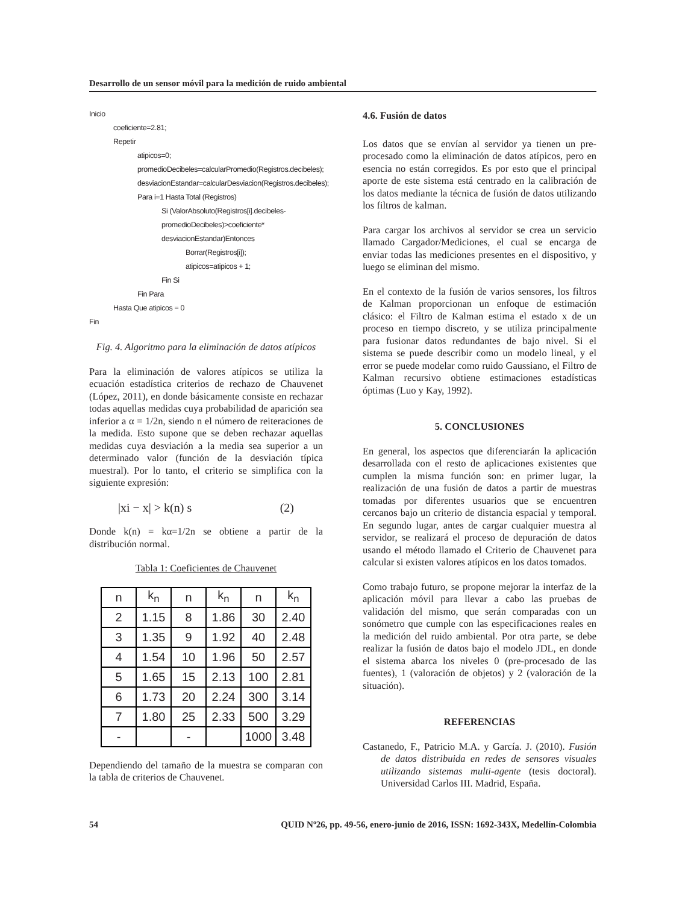Desarrollo de un sensor móvil para la medición de ruido ambiental
Inicio
coeficiente=2.81;
Repetir
atipicos=0;
promedioDecibeles=calcularPromedio(Registros.decibeles);
desviacionEstandar=calcularDesviacion(Registros.decibeles);
Para i=1 Hasta Total (Registros)
Si (ValorAbsoluto(Registros[i].decibeles-
promedioDecibeles)>coeficiente*
desviacionEstandar)Entonces
Borrar(Registros[i]);
atipicos=atipicos + 1;
Fin Si
Fin Para
Hasta Que atipicos = 0
Fin
Fig. 4. Algoritmo para la eliminación de datos atípicos
Para la eliminación de valores atípicos se utiliza la ecuación estadística criterios de rechazo de Chauvenet (López, 2011), en donde básicamente consiste en rechazar todas aquellas medidas cuya probabilidad de aparición sea inferior a α = 1/2n, siendo n el número de reiteraciones de la medida. Esto supone que se deben rechazar aquellas medidas cuya desviación a la media sea superior a un determinado valor (función de la desviación típica muestral). Por lo tanto, el criterio se simplifica con la siguiente expresión:
|xi − x| > k(n) s (2)
Donde k(n) = kα=1/2n se obtiene a partir de la distribución normal.
Tabla 1: Coeficientes de Chauvenet
| n | k<sub>n</sub> | n | k<sub>n</sub> | n | k<sub>n</sub> |
| --- | --- | --- | --- | --- | --- |
| 2 | 1.15 | 8 | 1.86 | 30 | 2.40 |
| 3 | 1.35 | 9 | 1.92 | 40 | 2.48 |
| 4 | 1.54 | 10 | 1.96 | 50 | 2.57 |
| 5 | 1.65 | 15 | 2.13 | 100 | 2.81 |
| 6 | 1.73 | 20 | 2.24 | 300 | 3.14 |
| 7 | 1.80 | 25 | 2.33 | 500 | 3.29 |
| - | | - | | 1000 | 3.48 |
Dependiendo del tamaño de la muestra se comparan con la tabla de criterios de Chauvenet.
4.6. Fusión de datos
Los datos que se envían al servidor ya tienen un pre-procesado como la eliminación de datos atípicos, pero en esencia no están corregidos. Es por esto que el principal aporte de este sistema está centrado en la calibración de los datos mediante la técnica de fusión de datos utilizando los filtros de kalman.
Para cargar los archivos al servidor se crea un servicio llamado Cargador/Mediciones, el cual se encarga de enviar todas las mediciones presentes en el dispositivo, y luego se eliminan del mismo.
En el contexto de la fusión de varios sensores, los filtros de Kalman proporcionan un enfoque de estimación clásico: el Filtro de Kalman estima el estado x de un proceso en tiempo discreto, y se utiliza principalmente para fusionar datos redundantes de bajo nivel. Si el sistema se puede describir como un modelo lineal, y el error se puede modelar como ruido Gaussiano, el Filtro de Kalman recursivo obtiene estimaciones estadísticas óptimas (Luo y Kay, 1992).
5. CONCLUSIONES
En general, los aspectos que diferenciarán la aplicación desarrollada con el resto de aplicaciones existentes que cumplen la misma función son: en primer lugar, la realización de una fusión de datos a partir de muestras tomadas por diferentes usuarios que se encuentren cercanos bajo un criterio de distancia espacial y temporal. En segundo lugar, antes de cargar cualquier muestra al servidor, se realizará el proceso de depuración de datos usando el método llamado el Criterio de Chauvenet para calcular si existen valores atípicos en los datos tomados.
Como trabajo futuro, se propone mejorar la interfaz de la aplicación móvil para llevar a cabo las pruebas de validación del mismo, que serán comparadas con un sonómetro que cumple con las especificaciones reales en la medición del ruido ambiental. Por otra parte, se debe realizar la fusión de datos bajo el modelo JDL, en donde el sistema abarca los niveles 0 (pre-procesado de las fuentes), 1 (valoración de objetos) y 2 (valoración de la situación).
REFERENCIAS
Castanedo, F., Patricio M.A. y García. J. (2010). Fusión de datos distribuida en redes de sensores visuales utilizando sistemas multi-agente (tesis doctoral). Universidad Carlos III. Madrid, España.
54 QUID Nº26, pp. 49-56, enero-junio de 2016, ISSN: 1692-343X, Medellín-Colombia